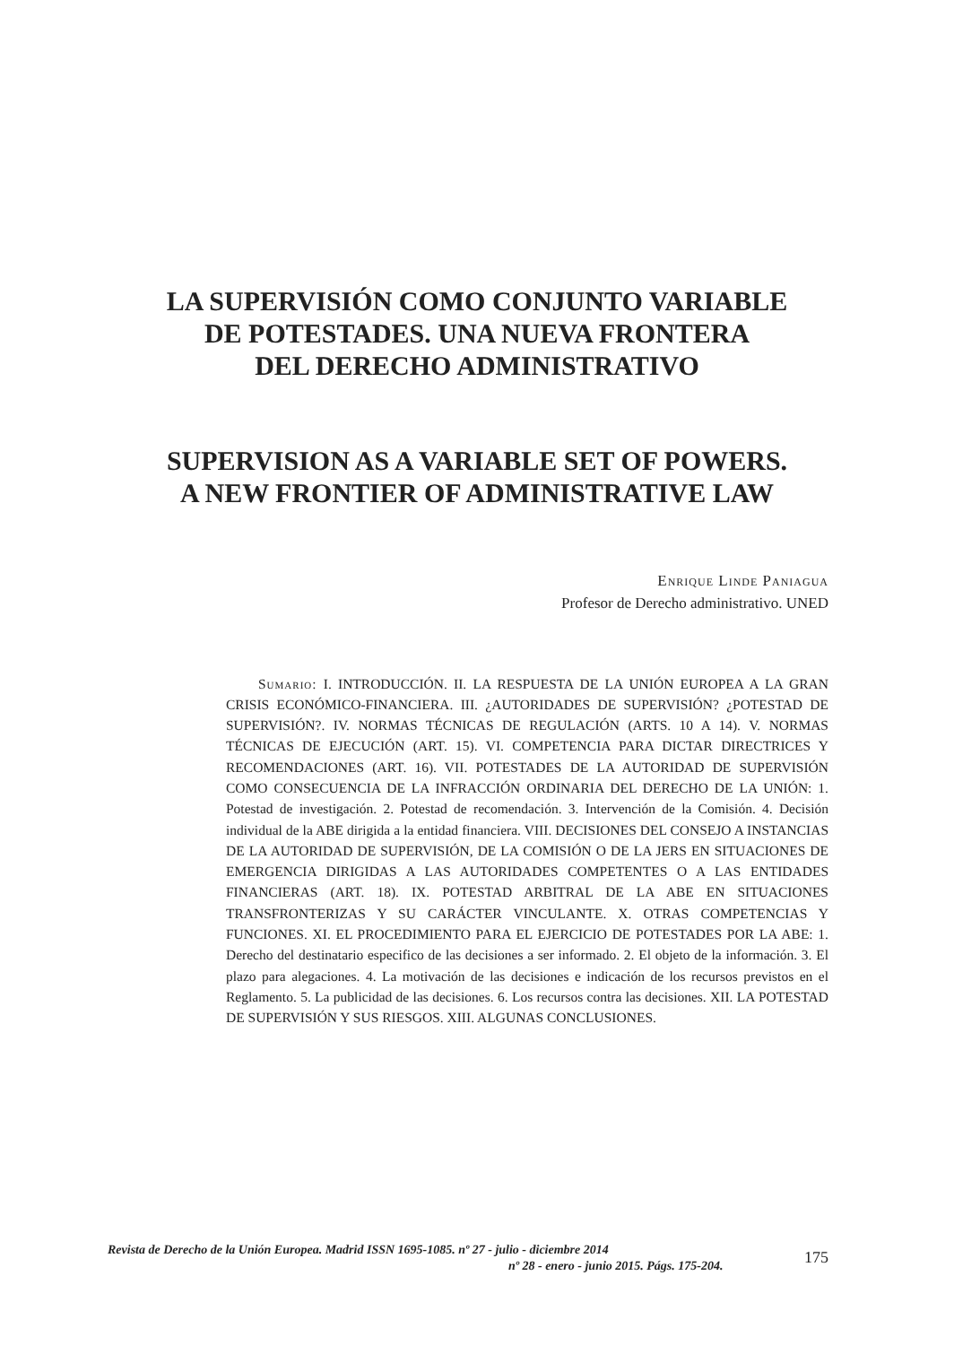LA SUPERVISIÓN COMO CONJUNTO VARIABLE
DE POTESTADES. UNA NUEVA FRONTERA
DEL DERECHO ADMINISTRATIVO
SUPERVISION AS A VARIABLE SET OF POWERS.
A NEW FRONTIER OF ADMINISTRATIVE LAW
Enrique Linde Paniagua
Profesor de Derecho administrativo. UNED
Sumario: I. INTRODUCCIÓN. II. LA RESPUESTA DE LA UNIÓN EUROPEA A LA GRAN CRISIS ECONÓMICO-FINANCIERA. III. ¿AUTORIDADES DE SUPERVISIÓN? ¿POTESTAD DE SUPERVISIÓN?. IV. NORMAS TÉCNICAS DE REGULACIÓN (ARTS. 10 A 14). V. NORMAS TÉCNICAS DE EJECUCIÓN (ART. 15). VI. COMPETENCIA PARA DICTAR DIRECTRICES Y RECOMENDACIONES (ART. 16). VII. POTESTADES DE LA AUTORIDAD DE SUPERVISIÓN COMO CONSECUENCIA DE LA INFRACCIÓN ORDINARIA DEL DERECHO DE LA UNIÓN: 1. Potestad de investigación. 2. Potestad de recomendación. 3. Intervención de la Comisión. 4. Decisión individual de la ABE dirigida a la entidad financiera. VIII. DECISIONES DEL CONSEJO A INSTANCIAS DE LA AUTORIDAD DE SUPERVISIÓN, DE LA COMISIÓN O DE LA JERS EN SITUACIONES DE EMERGENCIA DIRIGIDAS A LAS AUTORIDADES COMPETENTES O A LAS ENTIDADES FINANCIERAS (ART. 18). IX. POTESTAD ARBITRAL DE LA ABE EN SITUACIONES TRANSFRONTERIZAS Y SU CARÁCTER VINCULANTE. X. OTRAS COMPETENCIAS Y FUNCIONES. XI. EL PROCEDIMIENTO PARA EL EJERCICIO DE POTESTADES POR LA ABE: 1. Derecho del destinatario especifico de las decisiones a ser informado. 2. El objeto de la información. 3. El plazo para alegaciones. 4. La motivación de las decisiones e indicación de los recursos previstos en el Reglamento. 5. La publicidad de las decisiones. 6. Los recursos contra las decisiones. XII. LA POTESTAD DE SUPERVISIÓN Y SUS RIESGOS. XIII. ALGUNAS CONCLUSIONES.
Revista de Derecho de la Unión Europea. Madrid ISSN 1695-1085. nº 27 - julio - diciembre 2014
nº 28 - enero - junio 2015. Págs. 175-204.
175